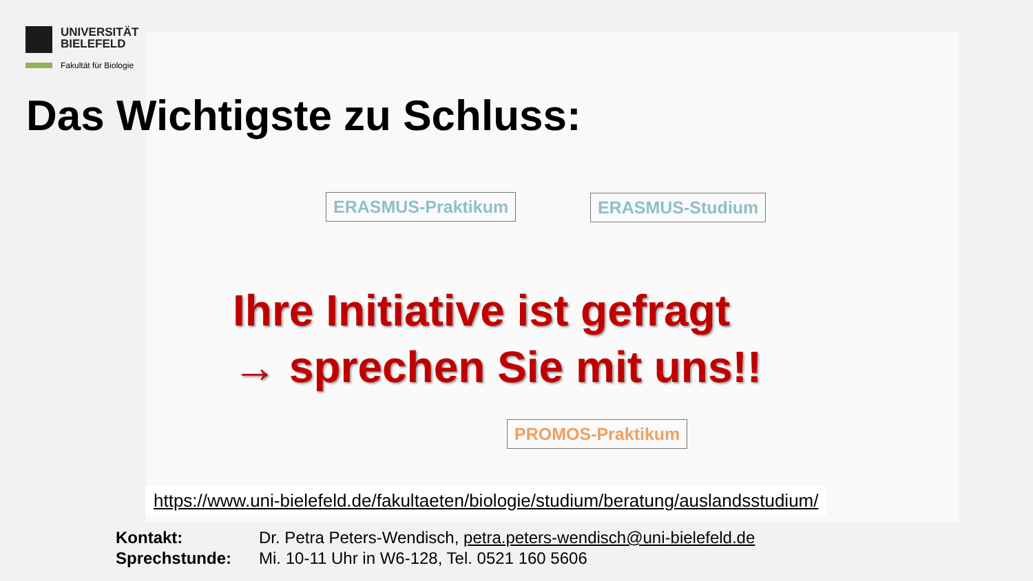UNIVERSITÄT
BIELEFELD
Fakultät für Biologie
Das Wichtigste zu Schluss:
ERASMUS-Praktikum ERASMUS-Studium
PROMOS-Praktikum
Ihre Initiative ist gefragt
→ sprechen Sie mit uns!!
https://www.uni-bielefeld.de/fakultaeten/biologie/studium/beratung/auslandsstudium/
| Kontakt: | Dr. Petra Peters-Wendisch, petra.peters-wendisch@uni-bielefeld.de |
| Sprechstunde: | Mi. 10-11 Uhr in W6-128, Tel. 0521 160 5606 |